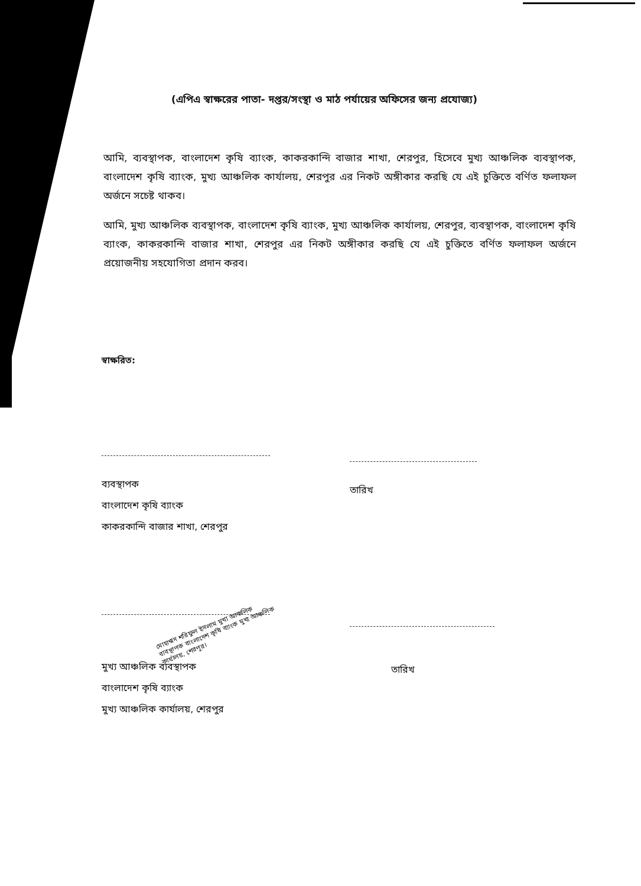(এপিএ স্বাক্ষরের পাতা- দপ্তর/সংস্থা ও মাঠ পর্যায়ের অফিসের জন্য প্রযোজ্য)
আমি, ব্যবস্থাপক, বাংলাদেশ কৃষি ব্যাংক, কাকরকান্দি বাজার শাখা, শেরপুর, হিসেবে মুখ্য আঞ্চলিক ব্যবস্থাপক, বাংলাদেশ কৃষি ব্যাংক, মুখ্য আঞ্চলিক কার্যালয়, শেরপুর এর নিকট অঙ্গীকার করছি যে এই চুক্তিতে বর্ণিত ফলাফল অর্জনে সচেষ্ট থাকব।
আমি, মুখ্য আঞ্চলিক ব্যবস্থাপক, বাংলাদেশ কৃষি ব্যাংক, মুখ্য আঞ্চলিক কার্যালয়, শেরপুর, ব্যবস্থাপক, বাংলাদেশ কৃষি ব্যাংক, কাকরকান্দি বাজার শাখা, শেরপুর এর নিকট অঙ্গীকার করছি যে এই চুক্তিতে বর্ণিত ফলাফল অর্জনে প্রয়োজনীয় সহযোগিতা প্রদান করব।
স্বাক্ষরিত:
ব্যবস্থাপক
বাংলাদেশ কৃষি ব্যাংক
কাকরকান্দি বাজার শাখা, শেরপুর
তারিখ
মোহাম্মদ শরিফুল ইসলাম মুখ্য আঞ্চলিক ব্যবস্থাপক বাংলাদেশ কৃষি ব্যাংক মুখ্য আঞ্চলিক কার্যালয়, শেরপুর।
মুখ্য আঞ্চলিক ব্যবস্থাপক
বাংলাদেশ কৃষি ব্যাংক
মুখ্য আঞ্চলিক কার্যালয়, শেরপুর
তারিখ